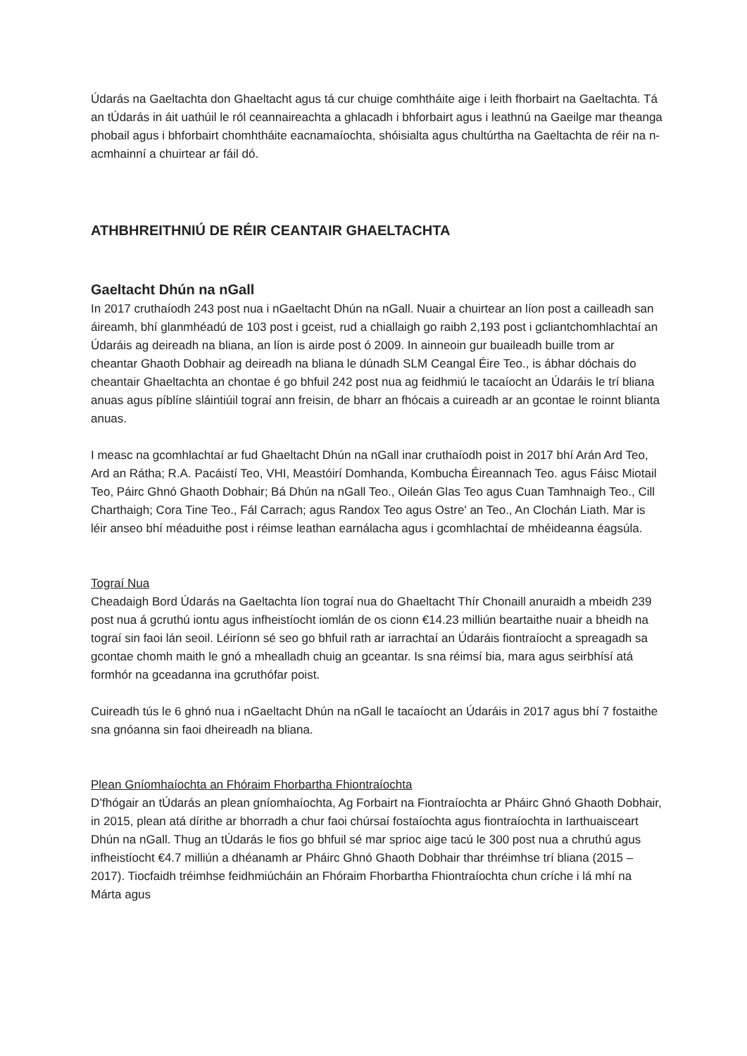Údarás na Gaeltachta don Ghaeltacht agus tá cur chuige comhtháite aige i leith fhorbairt na Gaeltachta. Tá an tÚdarás in áit uathúil le ról ceannaireachta a ghlacadh i bhforbairt agus i leathnú na Gaeilge mar theanga phobail agus i bhforbairt chomhtháite eacnamaíochta, shóisialta agus chultúrtha na Gaeltachta de réir na n-acmhainní a chuirtear ar fáil dó.
ATHBHREITHNIÚ DE RÉIR CEANTAIR GHAELTACHTA
Gaeltacht Dhún na nGall
In 2017 cruthaíodh 243 post nua i nGaeltacht Dhún na nGall. Nuair a chuirtear an líon post a cailleadh san áireamh, bhí glanmhéadú de 103 post i gceist, rud a chiallaigh go raibh 2,193 post i gcliantchomhlachtaí an Údaráis ag deireadh na bliana, an líon is airde post ó 2009. In ainneoin gur buaileadh buille trom ar cheantar Ghaoth Dobhair ag deireadh na bliana le dúnadh SLM Ceangal Éire Teo., is ábhar dóchais do cheantair Ghaeltachta an chontae é go bhfuil 242 post nua ag feidhmiú le tacaíocht an Údaráis le trí bliana anuas agus píblíne sláintiúil tograí ann freisin, de bharr an fhócais a cuireadh ar an gcontae le roinnt blianta anuas.
I measc na gcomhlachtaí ar fud Ghaeltacht Dhún na nGall inar cruthaíodh poist in 2017 bhí Arán Ard Teo, Ard an Rátha; R.A. Pacáistí Teo, VHI, Meastóirí Domhanda, Kombucha Éireannach Teo. agus Fáisc Miotail Teo, Páirc Ghnó Ghaoth Dobhair; Bá Dhún na nGall Teo., Oileán Glas Teo agus Cuan Tamhnaigh Teo., Cill Charthaigh; Cora Tine Teo., Fál Carrach; agus Randox Teo agus Ostre' an Teo., An Clochán Liath. Mar is léir anseo bhí méaduithe post i réimse leathan earnálacha agus i gcomhlachtaí de mhéideanna éagsúla.
Tograí Nua
Cheadaigh Bord Údarás na Gaeltachta líon tograí nua do Ghaeltacht Thír Chonaill anuraidh a mbeidh 239 post nua á gcruthú iontu agus infheistíocht iomlán de os cionn €14.23 milliún beartaithe nuair a bheidh na tograí sin faoi lán seoil. Léiríonn sé seo go bhfuil rath ar iarrachtaí an Údaráis fiontraíocht a spreagadh sa gcontae chomh maith le gnó a mhealladh chuig an gceantar. Is sna réimsí bia, mara agus seirbhísí atá formhór na gceadanna ina gcruthófar poist.
Cuireadh tús le 6 ghnó nua i nGaeltacht Dhún na nGall le tacaíocht an Údaráis in 2017 agus bhí 7 fostaithe sna gnóanna sin faoi dheireadh na bliana.
Plean Gníomhaíochta an Fhóraim Fhorbartha Fhiontraíochta
D’fhógair an tÚdarás an plean gníomhaíochta, Ag Forbairt na Fiontraíochta ar Pháirc Ghnó Ghaoth Dobhair, in 2015, plean atá dírithe ar bhorradh a chur faoi chúrsaí fostaíochta agus fiontraíochta in Iarthuaisceart Dhún na nGall. Thug an tÚdarás le fios go bhfuil sé mar sprioc aige tacú le 300 post nua a chruthú agus infheistíocht €4.7 milliún a dhéanamh ar Pháirc Ghnó Ghaoth Dobhair thar thréimhse trí bliana (2015 – 2017). Tiocfaidh tréimhse feidhmiúcháin an Fhóraim Fhorbartha Fhiontraíochta chun críche i lá mhí na Márta agus